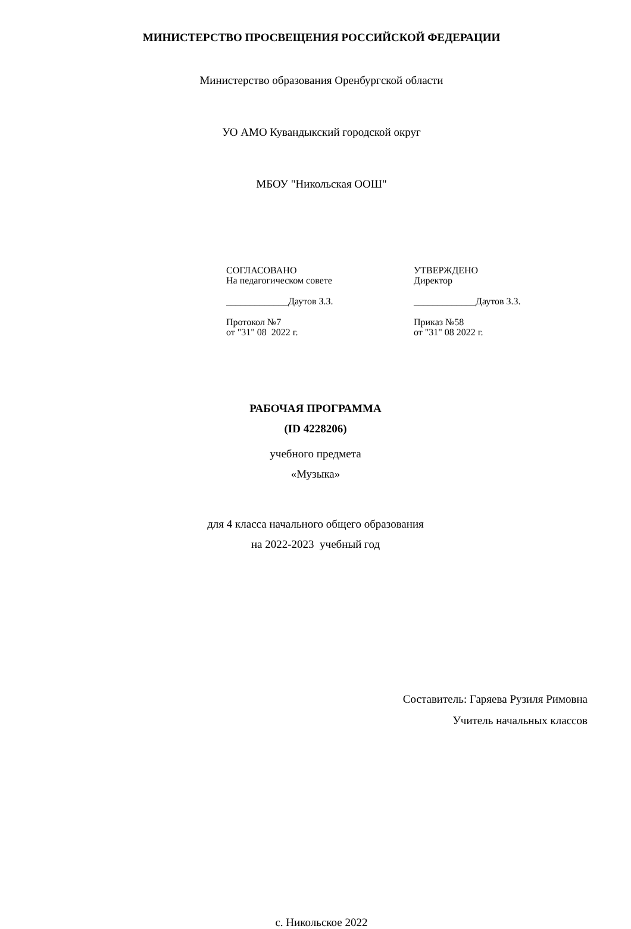МИНИСТЕРСТВО ПРОСВЕЩЕНИЯ РОССИЙСКОЙ ФЕДЕРАЦИИ
Министерство образования Оренбургской области
УО АМО Кувандыкский городской округ
МБОУ "Никольская ООШ"
СОГЛАСОВАНО
На педагогическом совете
_____________Даутов З.З.
Протокол №7
от "31" 08 2022 г.
УТВЕРЖДЕНО
Директор
_____________Даутов З.З.
Приказ №58
от "31" 08 2022 г.
РАБОЧАЯ ПРОГРАММА
(ID 4228206)
учебного предмета
«Музыка»
для 4 класса начального общего образования
на 2022-2023 учебный год
Составитель: Гаряева Рузиля Римовна
Учитель начальных классов
с. Никольское 2022